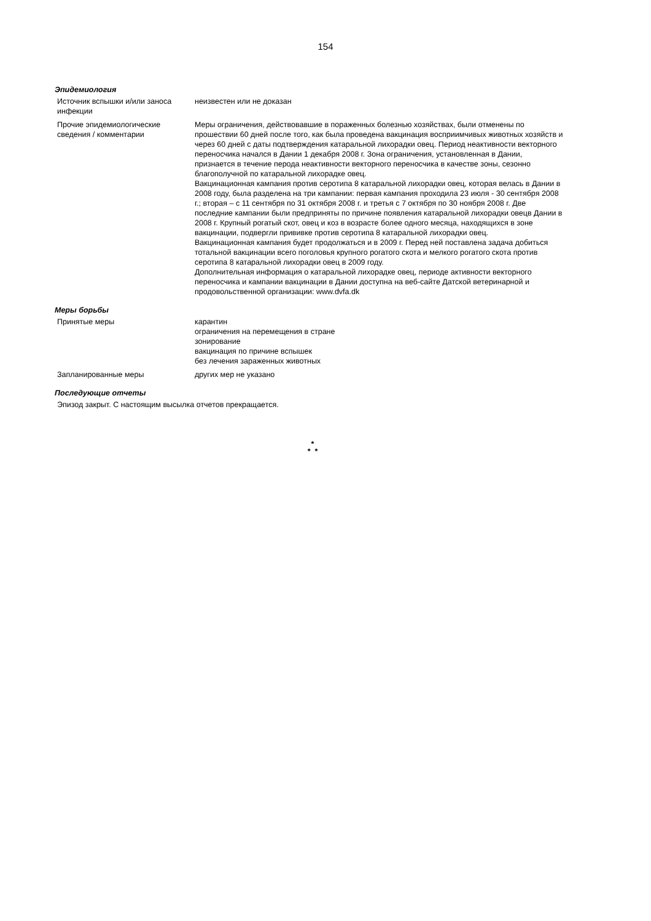154
Эпидемиология
| Источник вспышки и/или заноса инфекции | неизвестен или не доказан |
| Прочие эпидемиологические сведения / комментарии | Меры ограничения, действовавшие в пораженных болезнью хозяйствах, были отменены по прошествии 60 дней после того, как была проведена вакцинация восприимчивых животных хозяйств и через 60 дней с даты подтверждения катаральной лихорадки овец. Период неактивности векторного переносчика начался в Дании 1 декабря 2008 г. Зона ограничения, установленная в Дании, признается в течение перода неактивности векторного переносчика в качестве зоны, сезонно благополучной по катаральной лихорадке овец. Вакцинационная кампания против серотипа 8 катаральной лихорадки овец, которая велась в Дании в 2008 году, была разделена на три кампании: первая кампания проходила 23 июля - 30 сентября 2008 г.; вторая – с 11 сентября по 31 октября 2008 г. и третья с 7 октября по 30 ноября 2008 г. Две последние кампании были предприняты по причине появления катаральной лихорадки овецв Дании в 2008 г. Крупный рогатый скот, овец и коз в возрасте более одного месяца, находящихся в зоне вакцинации, подвергли прививке против серотипа 8 катаральной лихорадки овец. Вакцинационная кампания будет продолжаться и в 2009 г. Перед ней поставлена задача добиться тотальной вакцинации всего поголовья крупного рогатого скота и мелкого рогатого скота против серотипа 8 катаральной лихорадки овец в 2009 году. Дополнительная информация о катаральной лихорадке овец, периоде активности векторного переносчика и кампании вакцинации в Дании доступна на веб-сайте Датской ветеринарной и продовольственной организации: www.dvfa.dk |
Меры борьбы
| Принятые меры | карантин ограничения на перемещения в стране зонирование вакцинация по причине вспышек без лечения зараженных животных |
| Запланированные меры | других мер не указано |
Последующие отчеты
Эпизод закрыт. С настоящим высылка отчетов прекращается.
*
* *